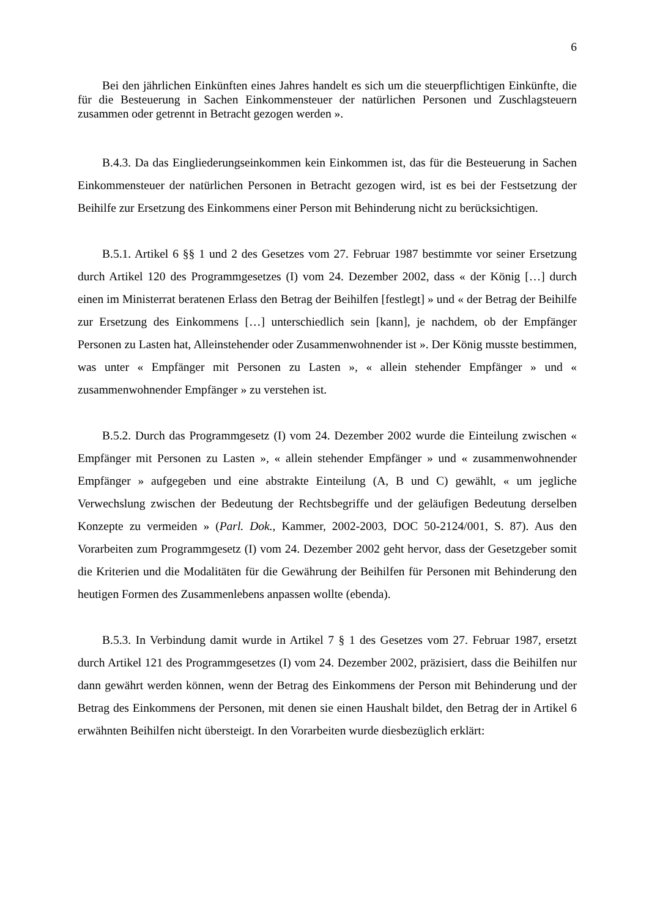6
Bei den jährlichen Einkünften eines Jahres handelt es sich um die steuerpflichtigen Einkünfte, die für die Besteuerung in Sachen Einkommensteuer der natürlichen Personen und Zuschlagsteuern zusammen oder getrennt in Betracht gezogen werden ».
B.4.3. Da das Eingliederungseinkommen kein Einkommen ist, das für die Besteuerung in Sachen Einkommensteuer der natürlichen Personen in Betracht gezogen wird, ist es bei der Festsetzung der Beihilfe zur Ersetzung des Einkommens einer Person mit Behinderung nicht zu berücksichtigen.
B.5.1. Artikel 6 §§ 1 und 2 des Gesetzes vom 27. Februar 1987 bestimmte vor seiner Ersetzung durch Artikel 120 des Programmgesetzes (I) vom 24. Dezember 2002, dass « der König […] durch einen im Ministerrat beratenen Erlass den Betrag der Beihilfen [festlegt] » und « der Betrag der Beihilfe zur Ersetzung des Einkommens […] unterschiedlich sein [kann], je nachdem, ob der Empfänger Personen zu Lasten hat, Alleinstehender oder Zusammenwohnender ist ». Der König musste bestimmen, was unter « Empfänger mit Personen zu Lasten », « allein stehender Empfänger » und « zusammenwohnender Empfänger » zu verstehen ist.
B.5.2. Durch das Programmgesetz (I) vom 24. Dezember 2002 wurde die Einteilung zwischen « Empfänger mit Personen zu Lasten », « allein stehender Empfänger » und « zusammenwohnender Empfänger » aufgegeben und eine abstrakte Einteilung (A, B und C) gewählt, « um jegliche Verwechslung zwischen der Bedeutung der Rechtsbegriffe und der geläufigen Bedeutung derselben Konzepte zu vermeiden » (Parl. Dok., Kammer, 2002-2003, DOC 50-2124/001, S. 87). Aus den Vorarbeiten zum Programmgesetz (I) vom 24. Dezember 2002 geht hervor, dass der Gesetzgeber somit die Kriterien und die Modalitäten für die Gewährung der Beihilfen für Personen mit Behinderung den heutigen Formen des Zusammenlebens anpassen wollte (ebenda).
B.5.3. In Verbindung damit wurde in Artikel 7 § 1 des Gesetzes vom 27. Februar 1987, ersetzt durch Artikel 121 des Programmgesetzes (I) vom 24. Dezember 2002, präzisiert, dass die Beihilfen nur dann gewährt werden können, wenn der Betrag des Einkommens der Person mit Behinderung und der Betrag des Einkommens der Personen, mit denen sie einen Haushalt bildet, den Betrag der in Artikel 6 erwähnten Beihilfen nicht übersteigt. In den Vorarbeiten wurde diesbezüglich erklärt: